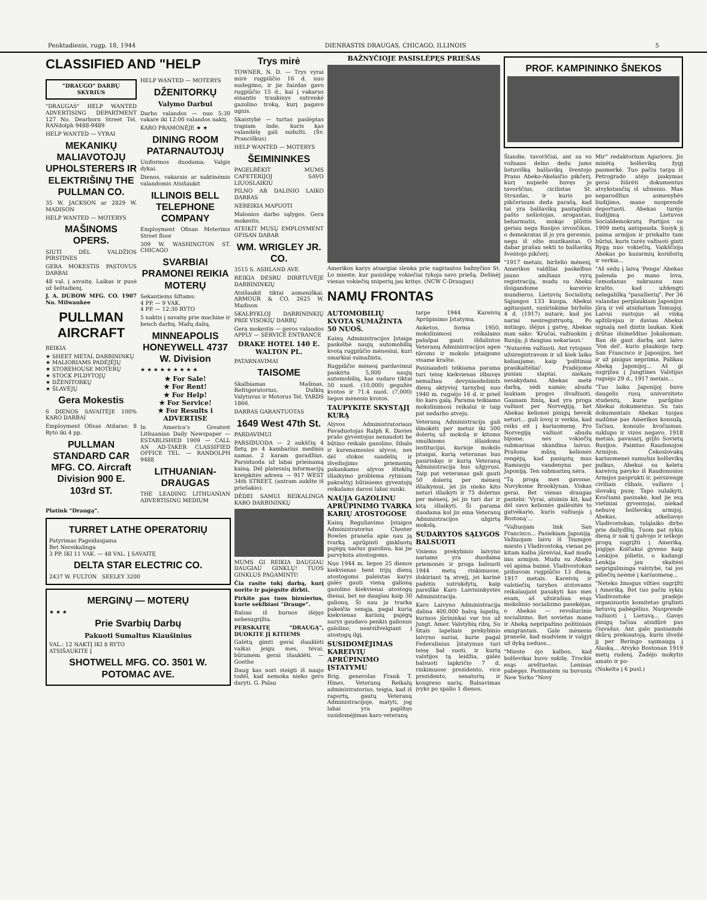Penktadienis, rugp. 18, 1944 DIENRASTIS DRAUGAS, CHICAGO, ILLINOIS 5
CLASSIFIED AND "HELP
"DRAUGO" DARBŲ SKYRIUS
"DRAUGAS" HELP WANTED ADVERTISING DEPARTMENT 127 No. Dearborn Street Tel. RANdolph 9488-9489
HELP WANTED — VYRAI
MEKANIKŲ MALIAVOTOJŲ UPHOLSTERERS IR ELEKTRIŠINŲ THE PULLMAN CO.
35 W. JACKSON ar 2829 W. MADISON
HELP WANTED — MOTERYS
MAŠINOMS OPERS.
SIUTI DĖL VALDŽIOS PIRSTINES
GERA MOKESTIS PASTOVUS DARBAI
48 val. į asvaitę. Laikas ir pusė už šeštadienį.
J. A. DUBOW MFG. CO. 1907 No. Milwaukee
PULLMAN AIRCRAFT
REIKIA
★ SHEET METAL DARBININKŲ
★ MALIORIAMS PADĖJĖJŲ
★ STOREHOUSE MOTERŲ
★ STOCK PILDYTOJŲ
★ DŽENITORKŲ
★ ŠLAVĖJŲ
Gera Mokestis
6 DIENOS SAVAITĖJE 100% KARO DARBAI
Employment Ofisas Atdaras: 8 Ryto iki 4 pp.
PULLMAN STANDARD CAR MFG. CO. Aircraft Division 900 E. 103rd ST.
HELP WANTED — MOTERYS
DŽENITORKŲ
Valymo Darbui
Darbo valandos — nuo 5:30 vakare iki 12:00 valandos naktį.
KARO PRAMONĖJE ★ ★
DINING ROOM PATARNAUTOJŲ
Uniformos duodama; Valgis dykai.
Dienos, vakarais ar naktinėmis valandomis Atsišaukit
ILLINOIS BELL TELEPHONE COMPANY
Employment Ofisan Moterims Street floor
309 W. WASHINGTON ST. CHICAGO
SVARBIAI PRAMONEI REIKIA MOTERŲ
Sekantiems šiftams:
4 PP. — 9 VAK.
4 PP. — 12:30 RYTO
5 naktis į savaitę prie machine ir bench darbų. Mažų dalių.
MINNEAPOLIS HONEYWELL 4737 W. Division
★ ★ ★ ★ ★ ★ ★ ★ ★
★ For Sale!
★ For Rent!
★ For Help!
★ For Service!
★ For Results i
ADVERTISE
In America's Greatest Lithuanian Daily Newspaper — ESTABLISHED 1909 — CALL AN AD-TAKER CLASSIFIED OFFICE TEL. — RANDOLPH 9488
LITHUANIAN-DRAUGAS
THE LEADING LITHUANIAN ADVERTISING MEDIUM
Platink "Draugą".
TURRET LATHE OPERATORIŲ
Patyrimas Pageidaujama
Bet Nereikalinga
3 PP. IKI 11 VAK. — 48 VAL. Į SAVAITĘ
DELTA STAR ELECTRIC CO.
2437 W. FULTON SEELEY 3200
MERGINŲ — MOTERŲ
★ ★ ★
Prie Svarbių Darbų
Pakuoti Sumaltus Kiaušinius
VAL.: 12 NAKTĮ IKI 8 RYTO
ATSIŠAUKITE Į
SHOTWELL MFG. CO. 3501 W. POTOMAC AVE.
Trys mirė
TOWNER, N. D. — Trys vyrai mirė rugpiūčio 16 d. nuo nudegimo, ir jie žaizdas gavo rugpiūčio 15 d., kai į vakarus einantis traukinys sutrenkė gazolino troką, kurį pagavo ugnis.
Skaistybė — turtas paslėptas trapiam inde, kuris kas valandėlę gali sudužti. (Šv. Pranciškus)
HELP WANTED — MOTERYS
ŠEIMININKES
PAGELBĖKIT MUMS CAFETERIJOJ SAVO LIUOSLAIKIU
PILNO AR DALINIO LAIKO DARBAS
NEREIKIA MAPUOTI
Malonios darbo sąlygos. Gera mokestis.
ATEIKIT MUSŲ EMPLOYMENT OFISAN DABAR
WM. WRIGLEY JR. CO.
3515 S. ASHLAND AVE.
REIKIA DESRU DIRBTUVĖJE DARBININKIŲ
Atsišaukit tiktai asmeniškai. ARMOUR & CO. 2625 W. Madison
SKALBYKLOJ DARBININKIŲ PRIE VISOKIŲ DARBŲ
Gera mokestis — geros valandos APPLY — SERVICE ENTRANCE
DRAKE HOTEL 140 E. WALTON PL.
PATARNAVIMAI
TAISOME
Skalbiamas Mašinas, Refrigeratorius, Dulkių Valytuvus ir Motorus Tel. YARDS 1866.
DARBAS GARANTUOTAS
1649 West 47th St.
PARDAVIMUI
PARSIDUODA — 2 aukščių 4 fletų po 4 kambarius medinis namas. 2 karam garadžius. Parsiduoda už labai prieinamą kainą. Dėl platesnių informacijų kreipkitės adresu — 917 WEST 34th STREET, (antram aukšte iš priešakio).
DĖDEI SAMUI REIKALINGA KARO DARBININKŲ
MUMS GI REIKIA DAUGIAU DAUGIAU GINKLŲ! TUOS GINKLUS PAGAMINTI!
Čia rasite tokį darbą, kurį norite ir pajėgsite dirbti.
Pirkite pas tuos biznierius, kurie seklbiasi "Drauge".
Balsas iš burnos išėjęs nebesugrįžta.
PERSKAITĘ "DRAUGĄ", DUOKITE JĮ KITIEMS
Galėtų gimti gerai išauklėti vaikai jeigu mes, tėvai, būtumėm gerai išauklėti. — Goethe
Daug kas nori steigti iš naujo todėl, kad nemoka nieko gero daryti. G. Palau
BAŽNYČIOJE PASISLĖPĘS PRIEŠAS
Amerikos karys atsargiai slenka prie sugriautos bažnyčios St. Lo mieste, kur pasislėpę vokiečiai tykoja savo priešą. Dešinėj vienas vokiečių sniperių jau kritęs. (NCW C-Draugas)
NAMŲ FRONTAS
AUTOMOBILIŲ KVOTA SUMAŽINTA 50 NUOŠ.
Kainų Administracijos Įstaiga paskelbė naujų automobilių kvotą rugpiūčio mėnesiui, kuri smarkiai sumažinta.
Rugpiūčio mėnesį pardavimui paskirta 5,000 naujų automobilių, kas sudaro tiktai 50 nuoš. (10,000) gegužės kvotos ir 71.4 nuoš. (7,000) liepos mėnesio kvotos.
TAUPYKITE SKYSTĄJĮ KURĄ
Alyvos Administratoriaus Pavaduotojas Ralph K. Davies prašo gyventojus nenaudoti be būtino reikalo gazolino, žibalo ir kurenamosios alyvos, nes dėl stokos sandėlių ir išvežiojimo priemonių pakankamo alyvos išteklių išlaikymo problema rytiniam pakraštyj būtiniems gyventojų reikalams darosi labai sunki.
NAUJA GAZOLINU APRŪPINIMO TVARKA KARIŲ ATOSTOGOSE
Kainų Reguliavimo Įstaigos Administratorius Chester Bowles praneša apie nau ją tvarką aprūpinti ginkluotų pajėgų narius gazolinu, kai jie parvyksta atostogoms.
Nuo 1944 m. liepos 25 dienos kiekvienas bent trijų dienų atostogoms paleistas karys galės gauti vieną galioną gazolino kiekvienai atostogų dienai, bet ne daugiau kaip 30 galionų. Ši nau ja tvarka pakeičia senąją, pagal kurią kiekvienas karinių pajėgų narys gaudavo penkis galionus galolino, neatsižvelgiant į atostogų ilgį.
SUSIDOMĖJIMAS KAREIVIŲ APRŪPINIMO ĮSTATYMU
Brig. generolas Frank T. Hines, Veteranų Reikalų administratorius, teigia, kad iš raportų, gautų Veteranų Administracijoje, matyti, jog labai yra paplitęs susidomėjimas karo veteranų
tarpe 1944 Kareivių Aprūpinimo Įstatymu.
Anketos, forma 1950, mokslinimosi reikalams pašalpai gauti išdalintos Veteranų Administracijos agen tūroms ir mokslo įstaigoms visame krašte.
Pasinaudoti teikiama parama turi teisę kiekvienas išbuvęs nemažiau devyniasdešimts dienų aktyvioj tarnyboj nuo 1940 m. rugsėjo 16 d. ir prieš šio karo galą. Parama teikiamo mokslinimosi reikalui ir taip pat nedarbo atveju.
Veteranų Administracija gali išmokėti per metus iki 500 dolerių už mokslą ir kitoms smulkioms išlaidoms institucijai, kurioje mokslo įstaigai, kurią veteranas bus pasirinkęs ir kurią Veteranų Administracija bus užgyrusi. Taip pat veteranas gali gauti 50 dolerių per mėnesį išlaikymui, jei jis nieko kito neturi išlaikyti ir 75 dolerius per mėnesį, jei jis turi dar ir kitą išlaikyti. Ši parama duodama kol jis eina Veteranų Administracijos užgirtą mokslą.
SUDARYTOS SĄLYGOS BALSUOTI
Visiems prekybinio laivyno nariams yra duodama priemonės ir proga balsuoti 1944 metų rinkimuose, išskiriant tą atvejį, jei karinė padėtis sutrukdytų, kaip pareiškė Karo Laivininkystės Administracija.
Karo Laivyno Administracija dalina 400,000 balsų lapelių, kuriuos jūrininkai var tos už Jungt. Amer. Valstybių ribų. Su šitais lapeliais prekybinio laivyno nariai, kurie pagal Federalinius Įstatymus turi teisę bal suoti, ir kurių valstijos tą leidžia, galės balsuoti lapkričio 7 d. rinkimuose prezidento, vice prezidento, senatorių ir kongreso narių. Balsavimas įvyks po spalio 1 dienos.
PROF. KAMPININKO ŠNEKOS
Šiandie, tavorščiai, ant sa vo vožnaus delno dedu jums lietuvišką balšavikų šventojo Prano Abeko-Akelaičio pikčerį, kurį nupiešė buvęs jo tavorščius, cicilistas St. Strazdas, ir kuris po pikčeriaum deda parašą, kad tai yra balšavikų pantaplinis pašto nešiotojas, arogantas, beharmatis, mokąs plūstis geriau negu Rusijos izvosčikas, o demokratas iš jo yra geresnis, negu iš ožio muzikantas. O dabar prašau sekti to balšavikų šventojo pikčerį:
"1917 metais, birželio mėnesį, Amerikos valdžiai paskelbus jauno amžiaus vyrų registraciją, mudu su Abeku išsigandome kareivio mundieros. Lietuvių Socialistų Sąjungos 133 kuopa, Abekui agituojant, susirinkime birželio 4 d. (1917) nutarė, kad jos nariai nesiregistruotų. Po mitingo, išėjus į gatvę, Abekas man sako: 'Kručai, važiuokim į Rusiją; ji daugiau nekariaus.'
"Nutarėm važiuoti. Ant rytojaus užsiregistravom ir už kiek laiko keliaujame, kaip 'politiniai prasikaltėliai'. Pradėjome pusiau slaptai, niekam nesakydami. Abekas metė darbą, sėdi namie; abudu laukiam progos išvažiuoti. Gaunam žinių, kad yra proga važiuot per Norvegiją, bet Abekas kelionei pinigų beveik neturi... guli lovoj ir verkia, kad reiks eit į kariuomenę. Pro Norvegiją važiuot abudu bijome, nes vokiečių submarinai skandina laivus. Prašome mūsų kelionės rengėjų, kad pasiųstų mus Ramiuoju vandenynu per Japoniją. Ten submarinų nėra.
"Tą progą mes gavome. Nuvykome Brooklynan. Viskas gerai. Bet vienas draugas pastebi: 'Vyrai, atsimin kit, kad dėl savo kelionės gailėsitės to gatvėkario, kuris važiuoja į Bostoną'...
"Važiuojam link San Francisco... Pasiekiam Japoniją. Važiuojam laivu iš Tsumgos miesto į Vladivostoką, vienas po kitam kalba jūreiviai, kad mudu ims armijon. Mudu su Abeku vėl apima baimė. Vladivostokan pribuvom rugpiūčio 13 dieną, 1917 metais. Kareivių ir valstiečių tarybos atstovams reikalaujant pasakyti kas mes esam, aš užsirašiau esąs mokslinio socializmo pasekėjas, o Abekas — revoliucinio socializmo. Bet sovietas mane ir Abeką nepripažino politiniais emigrantais. Gale mėnesio pranešė, kad mudviem ir valgyt už dyką neduos...
"Mieste ėjo kalbos, kad bolševikai buvo sukilę. Trockis esąs areštuotas. Leninas pabėgęs. Pasimatėm su buvusiu New Yorko "Novy
Mir" redaktorium Agariovu. Jis minėtą bolševikų žygį pasmerkė. Tuo pačiu tarpu iš Petrogrado atėjo įsakymas gerai žiūrėti dokumentus atvykstančių iš užsienio. Man neparodžius asmenybės liudijimo, mane nusprendė deportuoti. Abekas turėjo liudijimą Lietuvos Socialdemokratų Partijos su 1909 metų antspauda. Susyk jį paima armijon ir priskalto tam būriui, kuris turės važiuoti ginti Rygą nuo vokiečių. Vaikščioja Abekas po kazarmių koridorių ir verkia...
"Aš sėdu į laivą 'Penga' Abekas palenda po mano lova, čemodanus sukraunu nuo krašto, kad uždengti nelegališką "pasažierių". Per 36 valandas perplaukiam Japonijos jūrą ir vėl atsiduriam Tsmugoj. Laivui sustojus aš viską apžiūrėjau ir daviau Abekui signalą neš dintis laukan. Kiek drūtas išsinešdino Jokahoman. Ban dė gaut darbą ant laivo 'Von del', kuris plaukiojo tarp San Francisco ir Japonijos, bet ir už pinigus nepriima. Palikau Abeką Japonijoj... Aš gi sugrįžau į Jungtines Valstijas rugsėjo 29 d., 1917 metais...
"Tuo laiku Japonijoj buvo daugelis rusų universiteto studentų, kurie parūpino Abekui dokumentus. Su tais dokumentais Abekas tuojau nudūmė pas Amerikos konsulą. Tačiau, konsulo kvočiamas, suklupo ir vizos negavo. 1918 metais, pavasarį, grįžo Sovietų Rusijon. Paimtas Raudonojon Armijon. Čekoslovakų kariuomenei sumušus bolševikų pulkus, Abekui su keletu kareivių pavyko iš Raudonosios Armijos pasprukti ir, persirengę civiliais rūbais, važiavo į slovakų pusę. Tapo sulaikyti. Kvočiami pasisakė, kad jie esą vietiniai gyventojai, niekad nebuvę bolševikų armijoj. Abekas, atkeliavęs Vladivostokan, tuląlaiko dirbo prie dailydžių. Tuom pat sykiu dieną ir nak tį galvojo ir ieškojo progų sugrįžti į Ameriką. Įsigijęs Kolčakui gyveno kaip Lenkijos pilietis, o kadangi Lenkija jau skaitėsi neprigulminga valstybė, tai jos piliečių neėmė į kariuomenę...
"Neteko žmogus vilties sugrįžti į Ameriką. Bet tuo pačiu sykiu Vladivostoke pradėjo organizuotis komitetas grąžinti lietuvių pabėgėlius. Nusprendė važiuoti į Lietuvą... Gavęs pinigų tačiau atsidūrė pas čiuvašus. Ant galo pasisamdė skūrų prekiautoją, kuris išvežė jį per Beringo sąsmaugą į Alaską... Atvyko Bostonan 1919 metų rudenį. Žadėjo mokytis amato ir po-
(Nukelta į 6 pusl.)